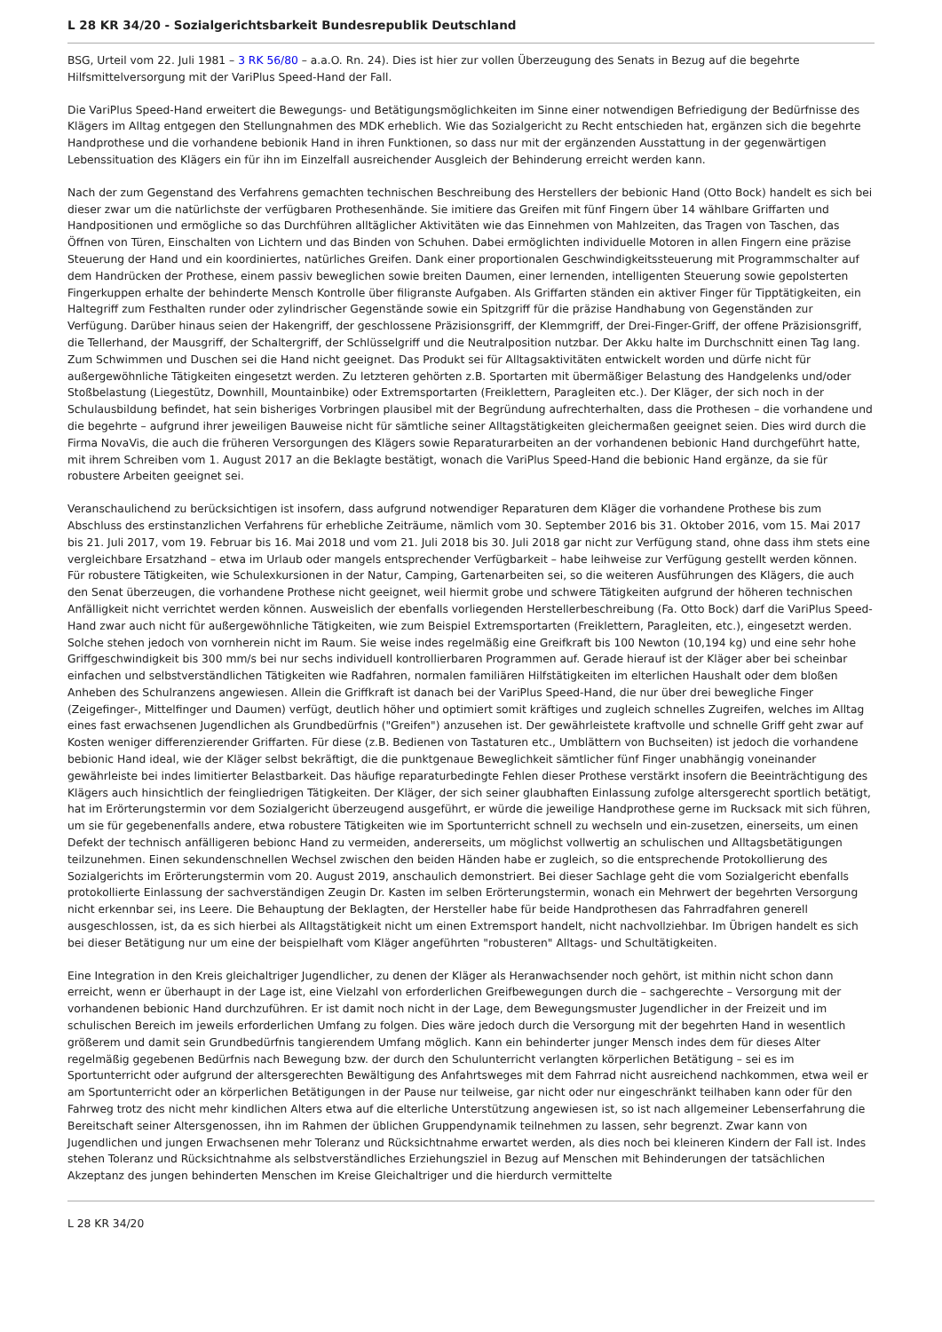L 28 KR 34/20 - Sozialgerichtsbarkeit Bundesrepublik Deutschland
BSG, Urteil vom 22. Juli 1981 – 3 RK 56/80 – a.a.O. Rn. 24). Dies ist hier zur vollen Überzeugung des Senats in Bezug auf die begehrte Hilfsmittelversorgung mit der VariPlus Speed-Hand der Fall.
Die VariPlus Speed-Hand erweitert die Bewegungs- und Betätigungsmöglichkeiten im Sinne einer notwendigen Befriedigung der Bedürfnisse des Klägers im Alltag entgegen den Stellungnahmen des MDK erheblich. Wie das Sozialgericht zu Recht entschieden hat, ergänzen sich die begehrte Handprothese und die vorhandene bebionik Hand in ihren Funktionen, so dass nur mit der ergänzenden Ausstattung in der gegenwärtigen Lebenssituation des Klägers ein für ihn im Einzelfall ausreichender Ausgleich der Behinderung erreicht werden kann.
Nach der zum Gegenstand des Verfahrens gemachten technischen Beschreibung des Herstellers der bebionic Hand (Otto Bock) handelt es sich bei dieser zwar um die natürlichste der verfügbaren Prothesenhände. Sie imitiere das Greifen mit fünf Fingern über 14 wählbare Griffarten und Handpositionen und ermögliche so das Durchführen alltäglicher Aktivitäten wie das Einnehmen von Mahlzeiten, das Tragen von Taschen, das Öffnen von Türen, Einschalten von Lichtern und das Binden von Schuhen. Dabei ermöglichten individuelle Motoren in allen Fingern eine präzise Steuerung der Hand und ein koordiniertes, natürliches Greifen. Dank einer proportionalen Geschwindigkeitssteuerung mit Programmschalter auf dem Handrücken der Prothese, einem passiv beweglichen sowie breiten Daumen, einer lernenden, intelligenten Steuerung sowie gepolsterten Fingerkuppen erhalte der behinderte Mensch Kontrolle über filigranste Aufgaben. Als Griffarten ständen ein aktiver Finger für Tipptätigkeiten, ein Haltegriff zum Festhalten runder oder zylindrischer Gegenstände sowie ein Spitzgriff für die präzise Handhabung von Gegenständen zur Verfügung. Darüber hinaus seien der Hakengriff, der geschlossene Präzisionsgriff, der Klemmgriff, der Drei-Finger-Griff, der offene Präzisionsgriff, die Tellerhand, der Mausgriff, der Schaltergriff, der Schlüsselgriff und die Neutralposition nutzbar. Der Akku halte im Durchschnitt einen Tag lang. Zum Schwimmen und Duschen sei die Hand nicht geeignet. Das Produkt sei für Alltagsaktivitäten entwickelt worden und dürfe nicht für außergewöhnliche Tätigkeiten eingesetzt werden. Zu letzteren gehörten z.B. Sportarten mit übermäßiger Belastung des Handgelenks und/oder Stoßbelastung (Liegestütz, Downhill, Mountainbike) oder Extremsportarten (Freiklettern, Paragleiten etc.). Der Kläger, der sich noch in der Schulausbildung befindet, hat sein bisheriges Vorbringen plausibel mit der Begründung aufrechterhalten, dass die Prothesen – die vorhandene und die begehrte – aufgrund ihrer jeweiligen Bauweise nicht für sämtliche seiner Alltagstätigkeiten gleichermaßen geeignet seien. Dies wird durch die Firma NovaVis, die auch die früheren Versorgungen des Klägers sowie Reparaturarbeiten an der vorhandenen bebionic Hand durchgeführt hatte, mit ihrem Schreiben vom 1. August 2017 an die Beklagte bestätigt, wonach die VariPlus Speed-Hand die bebionic Hand ergänze, da sie für robustere Arbeiten geeignet sei.
Veranschaulichend zu berücksichtigen ist insofern, dass aufgrund notwendiger Reparaturen dem Kläger die vorhandene Prothese bis zum Abschluss des erstinstanzlichen Verfahrens für erhebliche Zeiträume, nämlich vom 30. September 2016 bis 31. Oktober 2016, vom 15. Mai 2017 bis 21. Juli 2017, vom 19. Februar bis 16. Mai 2018 und vom 21. Juli 2018 bis 30. Juli 2018 gar nicht zur Verfügung stand, ohne dass ihm stets eine vergleichbare Ersatzhand – etwa im Urlaub oder mangels entsprechender Verfügbarkeit – habe leihweise zur Verfügung gestellt werden können. Für robustere Tätigkeiten, wie Schulexkursionen in der Natur, Camping, Gartenarbeiten sei, so die weiteren Ausführungen des Klägers, die auch den Senat überzeugen, die vorhandene Prothese nicht geeignet, weil hiermit grobe und schwere Tätigkeiten aufgrund der höheren technischen Anfälligkeit nicht verrichtet werden können. Ausweislich der ebenfalls vorliegenden Herstellerbeschreibung (Fa. Otto Bock) darf die VariPlus Speed-Hand zwar auch nicht für außergewöhnliche Tätigkeiten, wie zum Beispiel Extremsportarten (Freiklettern, Paragleiten, etc.), eingesetzt werden. Solche stehen jedoch von vornherein nicht im Raum. Sie weise indes regelmäßig eine Greifkraft bis 100 Newton (10,194 kg) und eine sehr hohe Griffgeschwindigkeit bis 300 mm/s bei nur sechs individuell kontrollierbaren Programmen auf. Gerade hierauf ist der Kläger aber bei scheinbar einfachen und selbstverständlichen Tätigkeiten wie Radfahren, normalen familiären Hilfstätigkeiten im elterlichen Haushalt oder dem bloßen Anheben des Schulranzens angewiesen. Allein die Griffkraft ist danach bei der VariPlus Speed-Hand, die nur über drei bewegliche Finger (Zeigefinger-, Mittelfinger und Daumen) verfügt, deutlich höher und optimiert somit kräftiges und zugleich schnelles Zugreifen, welches im Alltag eines fast erwachsenen Jugendlichen als Grundbedürfnis ("Greifen") anzusehen ist. Der gewährleistete kraftvolle und schnelle Griff geht zwar auf Kosten weniger differenzierender Griffarten. Für diese (z.B. Bedienen von Tastaturen etc., Umblättern von Buchseiten) ist jedoch die vorhandene bebionic Hand ideal, wie der Kläger selbst bekräftigt, die die punktgenaue Beweglichkeit sämtlicher fünf Finger unabhängig voneinander gewährleiste bei indes limitierter Belastbarkeit. Das häufige reparaturbedingte Fehlen dieser Prothese verstärkt insofern die Beeinträchtigung des Klägers auch hinsichtlich der feingliedrigen Tätigkeiten. Der Kläger, der sich seiner glaubhaften Einlassung zufolge altersgerecht sportlich betätigt, hat im Erörterungstermin vor dem Sozialgericht überzeugend ausgeführt, er würde die jeweilige Handprothese gerne im Rucksack mit sich führen, um sie für gegebenenfalls andere, etwa robustere Tätigkeiten wie im Sportunterricht schnell zu wechseln und ein-zusetzen, einerseits, um einen Defekt der technisch anfälligeren bebionc Hand zu vermeiden, andererseits, um möglichst vollwertig an schulischen und Alltagsbetätigungen teilzunehmen. Einen sekundenschnellen Wechsel zwischen den beiden Händen habe er zugleich, so die entsprechende Protokollierung des Sozialgerichts im Erörterungstermin vom 20. August 2019, anschaulich demonstriert. Bei dieser Sachlage geht die vom Sozialgericht ebenfalls protokollierte Einlassung der sachverständigen Zeugin Dr. Kasten im selben Erörterungstermin, wonach ein Mehrwert der begehrten Versorgung nicht erkennbar sei, ins Leere. Die Behauptung der Beklagten, der Hersteller habe für beide Handprothesen das Fahrradfahren generell ausgeschlossen, ist, da es sich hierbei als Alltagstätigkeit nicht um einen Extremsport handelt, nicht nachvollziehbar. Im Übrigen handelt es sich bei dieser Betätigung nur um eine der beispielhaft vom Kläger angeführten "robusteren" Alltags- und Schultätigkeiten.
Eine Integration in den Kreis gleichaltriger Jugendlicher, zu denen der Kläger als Heranwachsender noch gehört, ist mithin nicht schon dann erreicht, wenn er überhaupt in der Lage ist, eine Vielzahl von erforderlichen Greifbewegungen durch die – sachgerechte – Versorgung mit der vorhandenen bebionic Hand durchzuführen. Er ist damit noch nicht in der Lage, dem Bewegungsmuster Jugendlicher in der Freizeit und im schulischen Bereich im jeweils erforderlichen Umfang zu folgen. Dies wäre jedoch durch die Versorgung mit der begehrten Hand in wesentlich größerem und damit sein Grundbedürfnis tangierendem Umfang möglich. Kann ein behinderter junger Mensch indes dem für dieses Alter regelmäßig gegebenen Bedürfnis nach Bewegung bzw. der durch den Schulunterricht verlangten körperlichen Betätigung – sei es im Sportunterricht oder aufgrund der altersgerechten Bewältigung des Anfahrtsweges mit dem Fahrrad nicht ausreichend nachkommen, etwa weil er am Sportunterricht oder an körperlichen Betätigungen in der Pause nur teilweise, gar nicht oder nur eingeschränkt teilhaben kann oder für den Fahrweg trotz des nicht mehr kindlichen Alters etwa auf die elterliche Unterstützung angewiesen ist, so ist nach allgemeiner Lebenserfahrung die Bereitschaft seiner Altersgenossen, ihn im Rahmen der üblichen Gruppendynamik teilnehmen zu lassen, sehr begrenzt. Zwar kann von Jugendlichen und jungen Erwachsenen mehr Toleranz und Rücksichtnahme erwartet werden, als dies noch bei kleineren Kindern der Fall ist. Indes stehen Toleranz und Rücksichtnahme als selbstverständliches Erziehungsziel in Bezug auf Menschen mit Behinderungen der tatsächlichen Akzeptanz des jungen behinderten Menschen im Kreise Gleichaltriger und die hierdurch vermittelte
L 28 KR 34/20